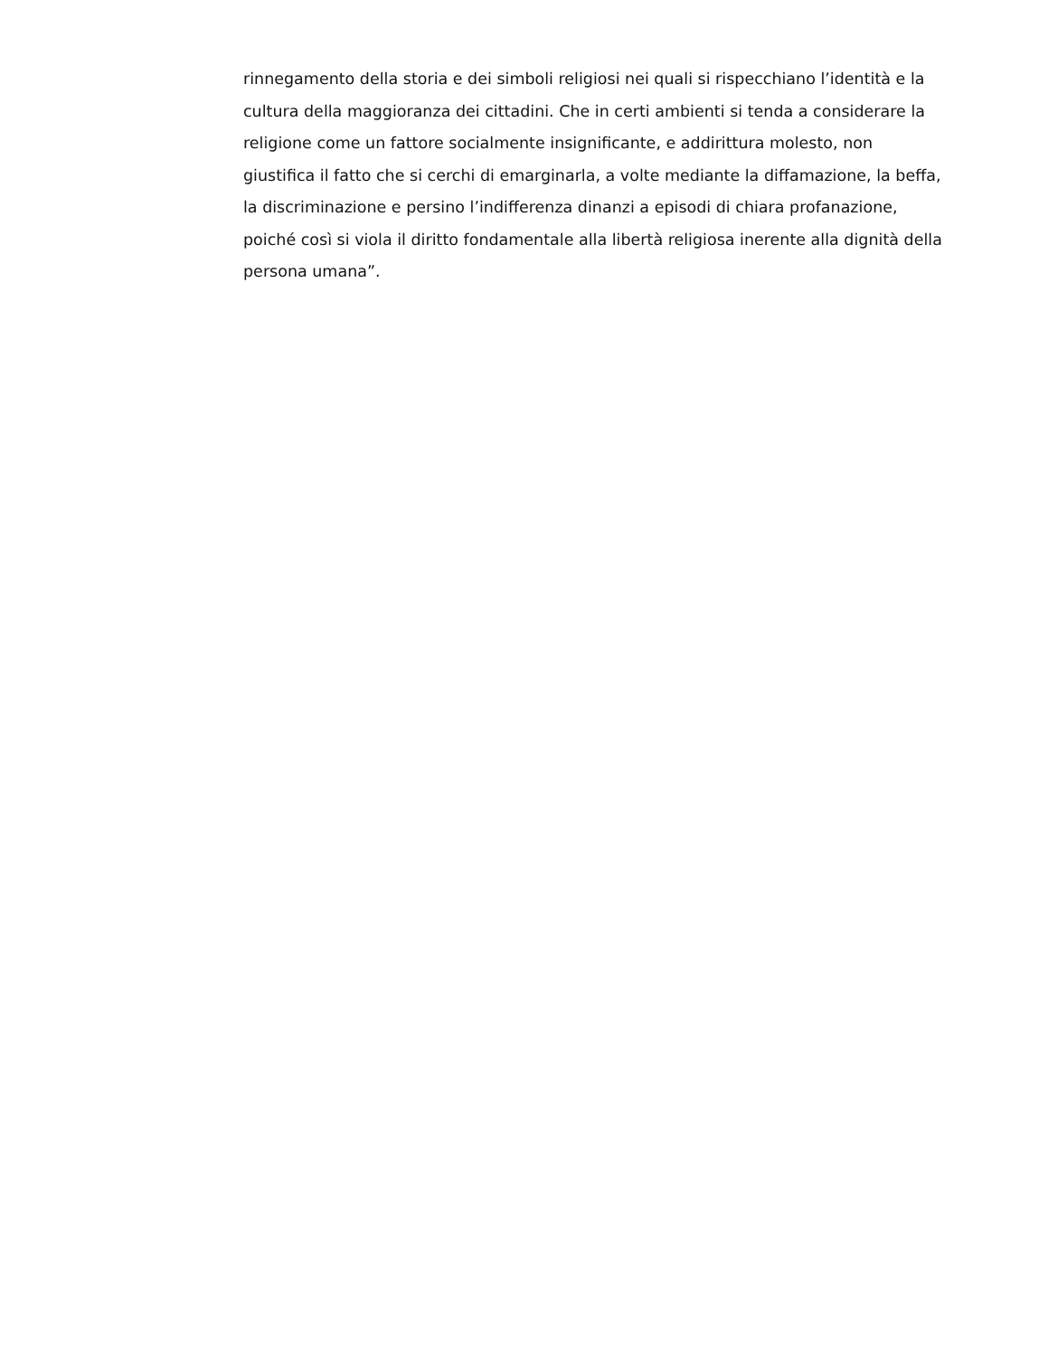rinnegamento della storia e dei simboli religiosi nei quali si rispecchiano l’identità e la
cultura della maggioranza dei cittadini. Che in certi ambienti si tenda a considerare la
religione come un fattore socialmente insignificante, e addirittura molesto, non
giustifica il fatto che si cerchi di emarginarla, a volte mediante la diffamazione, la beffa,
la discriminazione e persino l’indifferenza dinanzi a episodi di chiara profanazione,
poiché così si viola il diritto fondamentale alla libertà religiosa inerente alla dignità della
persona umana”.